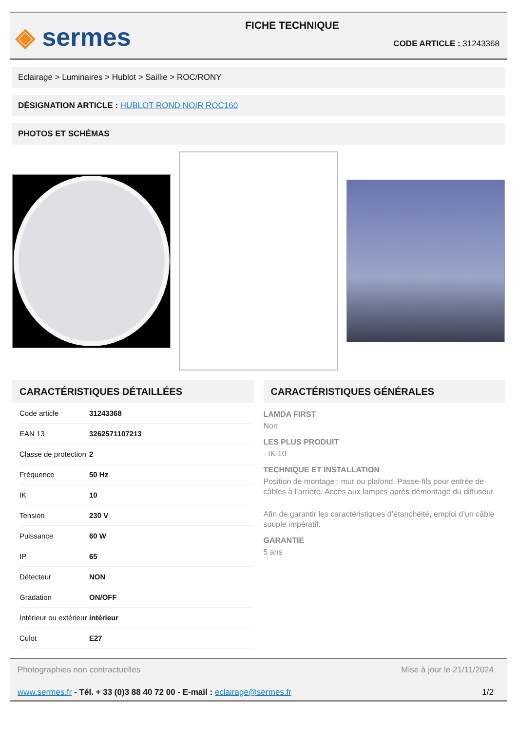◈ sermes
FICHE TECHNIQUE
CODE ARTICLE : 31243368
Eclairage > Luminaires > Hublot > Saillie > ROC/RONY
DÉSIGNATION ARTICLE : HUBLOT ROND NOIR ROC160
PHOTOS ET SCHÉMAS
CARACTÉRISTIQUES DÉTAILLÉES
| Code article | 31243368 |
| EAN 13 | 3262571107213 |
| Classe de protection | 2 |
| Fréquence | 50 Hz |
| IK | 10 |
| Tension | 230 V |
| Puissance | 60 W |
| IP | 65 |
| Détecteur | NON |
| Gradation | ON/OFF |
| Intérieur ou extérieur | intérieur |
| Culot | E27 |
CARACTÉRISTIQUES GÉNÉRALES
LAMDA FIRST
Non
LES PLUS PRODUIT
- IK 10
TECHNIQUE ET INSTALLATION
Position de montage : mur ou plafond. Passe-fils pour entrée de câbles à l’arrière. Accès aux lampes après démontage du diffuseur.
Afin de garantir les caractéristiques d’étanchéité, emploi d’un câble souple impératif.
GARANTIE
5 ans
Photographies non contractuelles Mise à jour le 21/11/2024
www.sermes.fr - Tél. + 33 (0)3 88 40 72 00 - E-mail : eclairage@sermes.fr 1/2